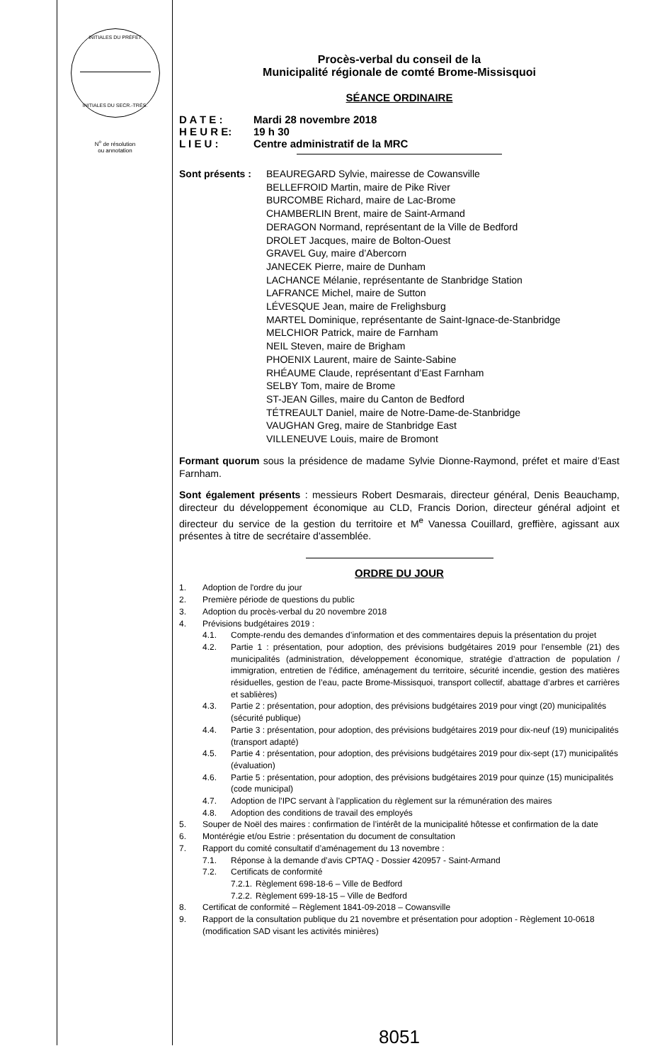INITIALES DU PRÉFET
INITIALES DU SECR.-TRÉS.
N<sup>o</sup> de résolution
ou annotation
Procès-verbal du conseil de la
Municipalité régionale de comté Brome-Missisquoi
SÉANCE ORDINAIRE
D A T E : Mardi 28 novembre 2018
H E U R E: 19 h 30
L I E U : Centre administratif de la MRC
Sont présents :
BEAUREGARD Sylvie, mairesse de Cowansville
BELLEFROID Martin, maire de Pike River
BURCOMBE Richard, maire de Lac-Brome
CHAMBERLIN Brent, maire de Saint-Armand
DERAGON Normand, représentant de la Ville de Bedford
DROLET Jacques, maire de Bolton-Ouest
GRAVEL Guy, maire d’Abercorn
JANECEK Pierre, maire de Dunham
LACHANCE Mélanie, représentante de Stanbridge Station
LAFRANCE Michel, maire de Sutton
LÉVESQUE Jean, maire de Frelighsburg
MARTEL Dominique, représentante de Saint-Ignace-de-Stanbridge
MELCHIOR Patrick, maire de Farnham
NEIL Steven, maire de Brigham
PHOENIX Laurent, maire de Sainte-Sabine
RHÉAUME Claude, représentant d’East Farnham
SELBY Tom, maire de Brome
ST-JEAN Gilles, maire du Canton de Bedford
TÉTREAULT Daniel, maire de Notre-Dame-de-Stanbridge
VAUGHAN Greg, maire de Stanbridge East
VILLENEUVE Louis, maire de Bromont
Formant quorum sous la présidence de madame Sylvie Dionne-Raymond, préfet et maire d’East Farnham.
Sont également présents : messieurs Robert Desmarais, directeur général, Denis Beauchamp, directeur du développement économique au CLD, Francis Dorion, directeur général adjoint et directeur du service de la gestion du territoire et M<sup>e</sup> Vanessa Couillard, greffière, agissant aux présentes à titre de secrétaire d'assemblée.
ORDRE DU JOUR
1. Adoption de l'ordre du jour
2. Première période de questions du public
3. Adoption du procès-verbal du 20 novembre 2018
4. Prévisions budgétaires 2019 :
4.1. Compte-rendu des demandes d’information et des commentaires depuis la présentation du projet
4.2. Partie 1 : présentation, pour adoption, des prévisions budgétaires 2019 pour l’ensemble (21) des municipalités (administration, développement économique, stratégie d’attraction de population / immigration, entretien de l’édifice, aménagement du territoire, sécurité incendie, gestion des matières résiduelles, gestion de l’eau, pacte Brome-Missisquoi, transport collectif, abattage d’arbres et carrières et sablières)
4.3. Partie 2 : présentation, pour adoption, des prévisions budgétaires 2019 pour vingt (20) municipalités (sécurité publique)
4.4. Partie 3 : présentation, pour adoption, des prévisions budgétaires 2019 pour dix-neuf (19) municipalités (transport adapté)
4.5. Partie 4 : présentation, pour adoption, des prévisions budgétaires 2019 pour dix-sept (17) municipalités (évaluation)
4.6. Partie 5 : présentation, pour adoption, des prévisions budgétaires 2019 pour quinze (15) municipalités (code municipal)
4.7. Adoption de l’IPC servant à l’application du règlement sur la rémunération des maires
4.8. Adoption des conditions de travail des employés
5. Souper de Noël des maires : confirmation de l’intérêt de la municipalité hôtesse et confirmation de la date
6. Montérégie et/ou Estrie : présentation du document de consultation
7. Rapport du comité consultatif d’aménagement du 13 novembre :
7.1. Réponse à la demande d’avis CPTAQ - Dossier 420957 - Saint-Armand
7.2. Certificats de conformité
7.2.1. Règlement 698-18-6 – Ville de Bedford
7.2.2. Règlement 699-18-15 – Ville de Bedford
8. Certificat de conformité – Règlement 1841-09-2018 – Cowansville
9. Rapport de la consultation publique du 21 novembre et présentation pour adoption - Règlement 10-0618 (modification SAD visant les activités minières)
8051